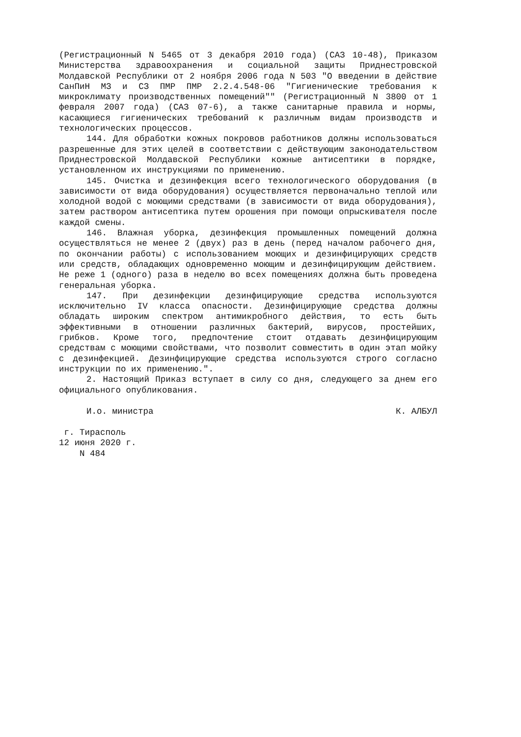(Регистрационный N 5465 от 3 декабря 2010 года) (САЗ 10-48), Приказом Министерства здравоохранения и социальной защиты Приднестровской Молдавской Республики от 2 ноября 2006 года N 503 "О введении в действие СанПиН МЗ и СЗ ПМР ПМР 2.2.4.548-06 "Гигиенические требования к микроклимату производственных помещений"" (Регистрационный N 3800 от 1 февраля 2007 года) (САЗ 07-6), а также санитарные правила и нормы, касающиеся гигиенических требований к различным видам производств и технологических процессов.
144. Для обработки кожных покровов работников должны использоваться разрешенные для этих целей в соответствии с действующим законодательством Приднестровской Молдавской Республики кожные антисептики в порядке, установленном их инструкциями по применению.
145. Очистка и дезинфекция всего технологического оборудования (в зависимости от вида оборудования) осуществляется первоначально теплой или холодной водой с моющими средствами (в зависимости от вида оборудования), затем раствором антисептика путем орошения при помощи опрыскивателя после каждой смены.
146. Влажная уборка, дезинфекция промышленных помещений должна осуществляться не менее 2 (двух) раз в день (перед началом рабочего дня, по окончании работы) с использованием моющих и дезинфицирующих средств или средств, обладающих одновременно моющим и дезинфицирующим действием. Не реже 1 (одного) раза в неделю во всех помещениях должна быть проведена генеральная уборка.
147. При дезинфекции дезинфицирующие средства используются исключительно IV класса опасности. Дезинфицирующие средства должны обладать широким спектром антимикробного действия, то есть быть эффективными в отношении различных бактерий, вирусов, простейших, грибков. Кроме того, предпочтение стоит отдавать дезинфицирующим средствам с моющими свойствами, что позволит совместить в один этап мойку с дезинфекцией. Дезинфицирующие средства используются строго согласно инструкции по их применению.".
2. Настоящий Приказ вступает в силу со дня, следующего за днем его официального опубликования.
И.о. министра К. АЛБУЛ
г. Тирасполь
12 июня 2020 г.
N 484